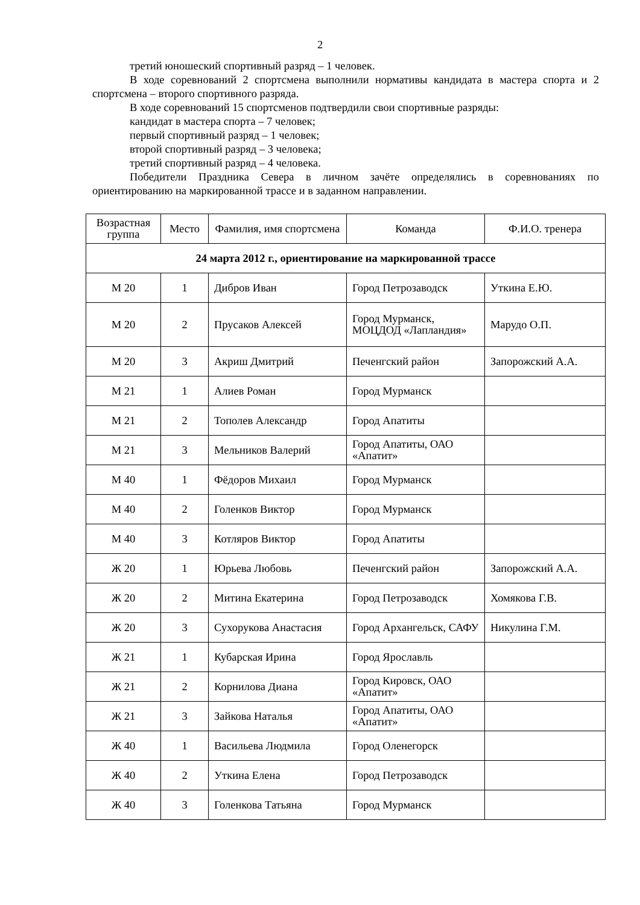2
третий юношеский спортивный разряд – 1 человек.
В ходе соревнований 2 спортсмена выполнили нормативы кандидата в мастера спорта и 2 спортсмена – второго спортивного разряда.
В ходе соревнований 15 спортсменов подтвердили свои спортивные разряды:
кандидат в мастера спорта – 7 человек;
первый спортивный разряд – 1 человек;
второй спортивный разряд – 3 человека;
третий спортивный разряд – 4 человека.
Победители Праздника Севера в личном зачёте определялись в соревнованиях по ориентированию на маркированной трассе и в заданном направлении.
| Возрастная группа | Место | Фамилия, имя спортсмена | Команда | Ф.И.О. тренера |
| --- | --- | --- | --- | --- |
| 24 марта 2012 г., ориентирование на маркированной трассе | | | | |
| М 20 | 1 | Дибров Иван | Город Петрозаводск | Уткина Е.Ю. |
| М 20 | 2 | Прусаков Алексей | Город Мурманск, МОЦДОД «Лапландия» | Марудо О.П. |
| М 20 | 3 | Акриш Дмитрий | Печенгский район | Запорожский А.А. |
| М 21 | 1 | Алиев Роман | Город Мурманск | |
| М 21 | 2 | Тополев Александр | Город Апатиты | |
| М 21 | 3 | Мельников Валерий | Город Апатиты, ОАО «Апатит» | |
| М 40 | 1 | Фёдоров Михаил | Город Мурманск | |
| М 40 | 2 | Голенков Виктор | Город Мурманск | |
| М 40 | 3 | Котляров Виктор | Город Апатиты | |
| Ж 20 | 1 | Юрьева Любовь | Печенгский район | Запорожский А.А. |
| Ж 20 | 2 | Митина Екатерина | Город Петрозаводск | Хомякова Г.В. |
| Ж 20 | 3 | Сухорукова Анастасия | Город Архангельск, САФУ | Никулина Г.М. |
| Ж 21 | 1 | Кубарская Ирина | Город Ярославль | |
| Ж 21 | 2 | Корнилова Диана | Город Кировск, ОАО «Апатит» | |
| Ж 21 | 3 | Зайкова Наталья | Город Апатиты, ОАО «Апатит» | |
| Ж 40 | 1 | Васильева Людмила | Город Оленегорск | |
| Ж 40 | 2 | Уткина Елена | Город Петрозаводск | |
| Ж 40 | 3 | Голенкова Татьяна | Город Мурманск | |